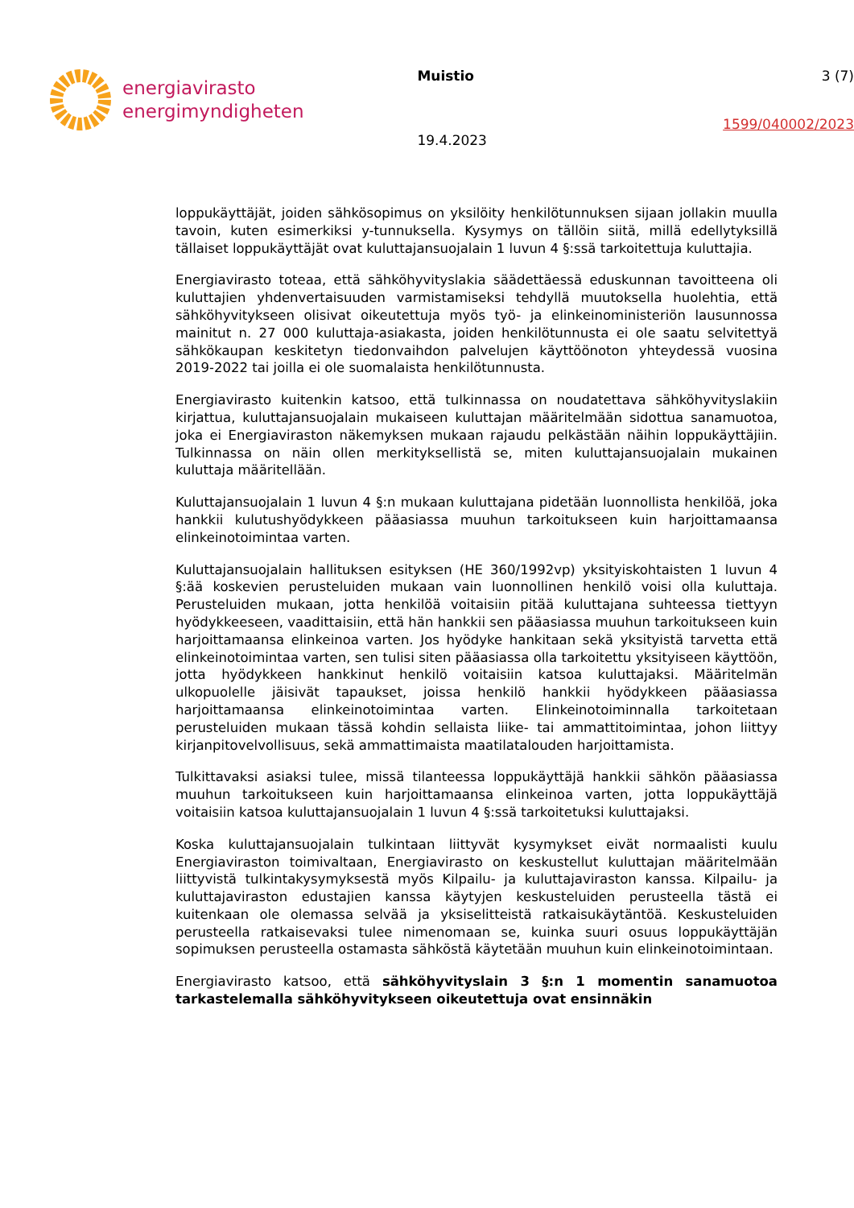energiavirasto
energimyndigheten
Muistio
19.4.2023
3 (7)
1599/040002/2023
loppukäyttäjät, joiden sähkösopimus on yksilöity henkilötunnuksen sijaan jollakin muulla tavoin, kuten esimerkiksi y-tunnuksella. Kysymys on tällöin siitä, millä edellytyksillä tällaiset loppukäyttäjät ovat kuluttajansuojalain 1 luvun 4 §:ssä tarkoitettuja kuluttajia.
Energiavirasto toteaa, että sähköhyvityslakia säädettäessä eduskunnan tavoitteena oli kuluttajien yhdenvertaisuuden varmistamiseksi tehdyllä muutoksella huolehtia, että sähköhyvitykseen olisivat oikeutettuja myös työ- ja elinkeinoministeriön lausunnossa mainitut n. 27 000 kuluttaja-asiakasta, joiden henkilötunnusta ei ole saatu selvitettyä sähkökaupan keskitetyn tiedonvaihdon palvelujen käyttöönoton yhteydessä vuosina 2019-2022 tai joilla ei ole suomalaista henkilötunnusta.
Energiavirasto kuitenkin katsoo, että tulkinnassa on noudatettava sähköhyvityslakiin kirjattua, kuluttajansuojalain mukaiseen kuluttajan määritelmään sidottua sanamuotoa, joka ei Energiaviraston näkemyksen mukaan rajaudu pelkästään näihin loppukäyttäjiin. Tulkinnassa on näin ollen merkityksellistä se, miten kuluttajansuojalain mukainen kuluttaja määritellään.
Kuluttajansuojalain 1 luvun 4 §:n mukaan kuluttajana pidetään luonnollista henkilöä, joka hankkii kulutushyödykkeen pääasiassa muuhun tarkoitukseen kuin harjoittamaansa elinkeinotoimintaa varten.
Kuluttajansuojalain hallituksen esityksen (HE 360/1992vp) yksityiskohtaisten 1 luvun 4 §:ää koskevien perusteluiden mukaan vain luonnollinen henkilö voisi olla kuluttaja. Perusteluiden mukaan, jotta henkilöä voitaisiin pitää kuluttajana suhteessa tiettyyn hyödykkeeseen, vaadittaisiin, että hän hankkii sen pääasiassa muuhun tarkoitukseen kuin harjoittamaansa elinkeinoa varten. Jos hyödyke hankitaan sekä yksityistä tarvetta että elinkeinotoimintaa varten, sen tulisi siten pääasiassa olla tarkoitettu yksityiseen käyttöön, jotta hyödykkeen hankkinut henkilö voitaisiin katsoa kuluttajaksi. Määritelmän ulkopuolelle jäisivät tapaukset, joissa henkilö hankkii hyödykkeen pääasiassa harjoittamaansa elinkeinotoimintaa varten. Elinkeinotoiminnalla tarkoitetaan perusteluiden mukaan tässä kohdin sellaista liike- tai ammattitoimintaa, johon liittyy kirjanpitovelvollisuus, sekä ammattimaista maatilatalouden harjoittamista.
Tulkittavaksi asiaksi tulee, missä tilanteessa loppukäyttäjä hankkii sähkön pääasiassa muuhun tarkoitukseen kuin harjoittamaansa elinkeinoa varten, jotta loppukäyttäjä voitaisiin katsoa kuluttajansuojalain 1 luvun 4 §:ssä tarkoitetuksi kuluttajaksi.
Koska kuluttajansuojalain tulkintaan liittyvät kysymykset eivät normaalisti kuulu Energiaviraston toimivaltaan, Energiavirasto on keskustellut kuluttajan määritelmään liittyvistä tulkintakysymyksestä myös Kilpailu- ja kuluttajaviraston kanssa. Kilpailu- ja kuluttajaviraston edustajien kanssa käytyjen keskusteluiden perusteella tästä ei kuitenkaan ole olemassa selvää ja yksiselitteistä ratkaisukäytäntöä. Keskusteluiden perusteella ratkaisevaksi tulee nimenomaan se, kuinka suuri osuus loppukäyttäjän sopimuksen perusteella ostamasta sähköstä käytetään muuhun kuin elinkeinotoimintaan.
Energiavirasto katsoo, että sähköhyvityslain 3 §:n 1 momentin sanamuotoa tarkastelemalla sähköhyvitykseen oikeutettuja ovat ensinnäkin